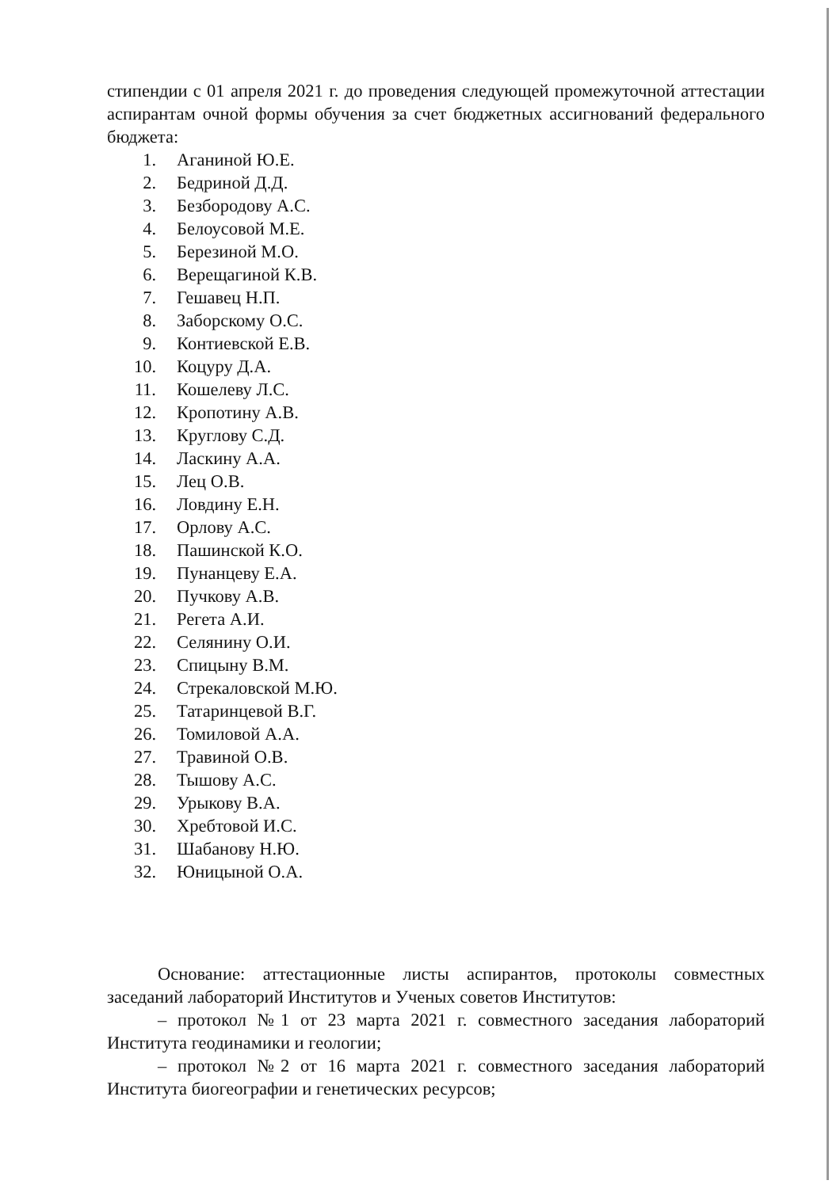стипендии с 01 апреля 2021 г. до проведения следующей промежуточной аттестации аспирантам очной формы обучения за счет бюджетных ассигнований федерального бюджета:
1. Аганиной Ю.Е.
2. Бедриной Д.Д.
3. Безбородову А.С.
4. Белоусовой М.Е.
5. Березиной М.О.
6. Верещагиной К.В.
7. Гешавец Н.П.
8. Заборскому О.С.
9. Контиевской Е.В.
10. Коцуру Д.А.
11. Кошелеву Л.С.
12. Кропотину А.В.
13. Круглову С.Д.
14. Ласкину А.А.
15. Лец О.В.
16. Ловдину Е.Н.
17. Орлову А.С.
18. Пашинской К.О.
19. Пунанцеву Е.А.
20. Пучкову А.В.
21. Регета А.И.
22. Селянину О.И.
23. Спицыну В.М.
24. Стрекаловской М.Ю.
25. Татаринцевой В.Г.
26. Томиловой А.А.
27. Травиной О.В.
28. Тышову А.С.
29. Урыкову В.А.
30. Хребтовой И.С.
31. Шабанову Н.Ю.
32. Юницыной О.А.
Основание: аттестационные листы аспирантов, протоколы совместных заседаний лабораторий Институтов и Ученых советов Институтов:
– протокол №1 от 23 марта 2021 г. совместного заседания лабораторий Института геодинамики и геологии;
– протокол №2 от 16 марта 2021 г. совместного заседания лабораторий Института биогеографии и генетических ресурсов;